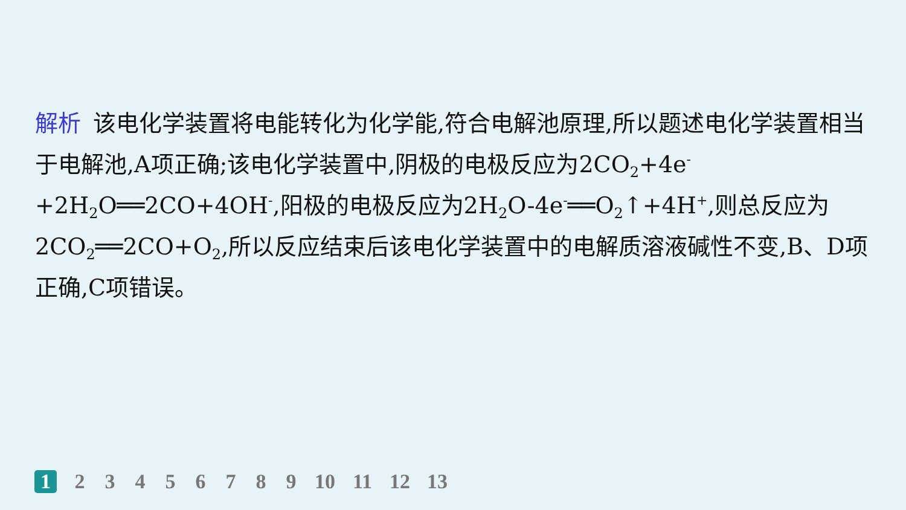解析 该电化学装置将电能转化为化学能,符合电解池原理,所以题述电化学装置相当于电解池,A项正确;该电化学装置中,阴极的电极反应为2CO<sub>2</sub>+4e<sup>-</sup>+2H<sub>2</sub>O══2CO+4OH<sup>-</sup>,阳极的电极反应为2H<sub>2</sub>O-4e<sup>-</sup>══O<sub>2</sub>↑+4H<sup>+</sup>,则总反应为2CO<sub>2</sub>══2CO+O<sub>2</sub>,所以反应结束后该电化学装置中的电解质溶液碱性不变,B、D项正确,C项错误。
1 23456789 10 11 12 13